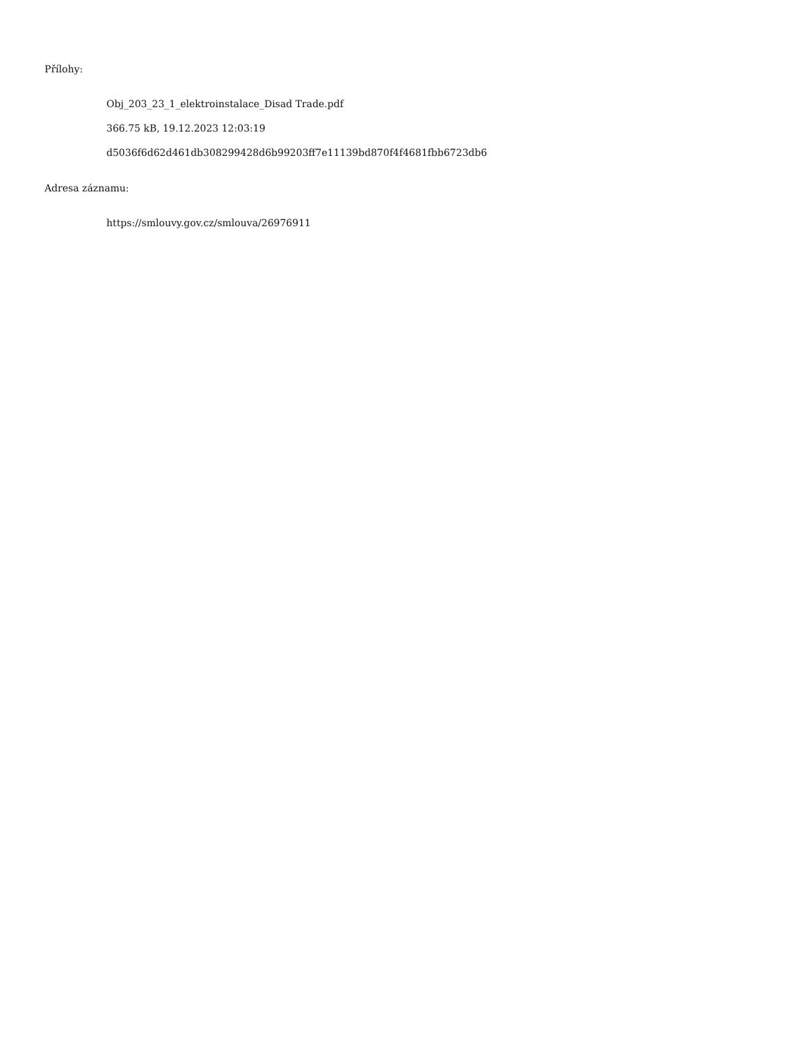Přílohy:
Obj_203_23_1_elektroinstalace_Disad Trade.pdf
366.75 kB, 19.12.2023 12:03:19
d5036f6d62d461db308299428d6b99203ff7e11139bd870f4f4681fbb6723db6
Adresa záznamu:
https://smlouvy.gov.cz/smlouva/26976911